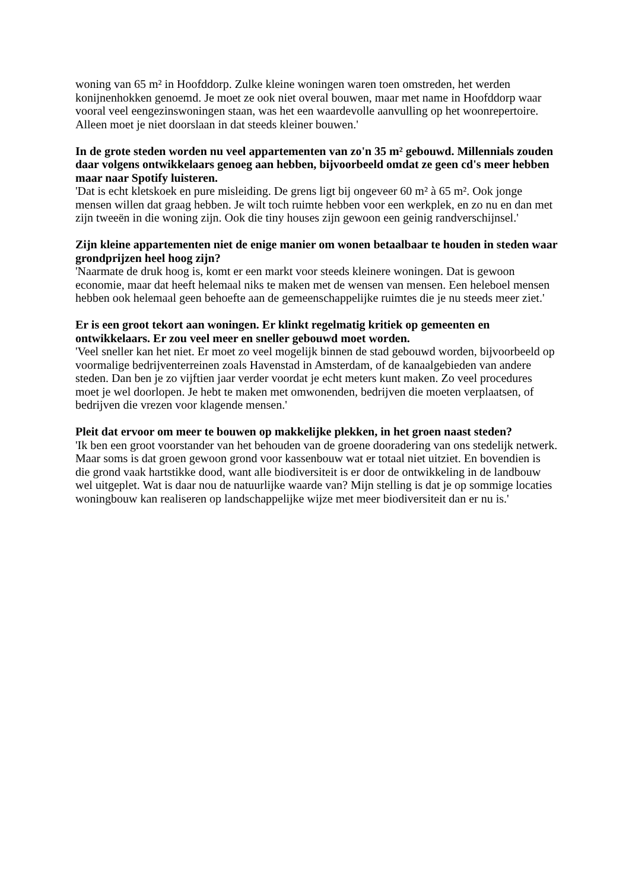woning van 65 m² in Hoofddorp. Zulke kleine woningen waren toen omstreden, het werden konijnenhokken genoemd. Je moet ze ook niet overal bouwen, maar met name in Hoofddorp waar vooral veel eengezinswoningen staan, was het een waardevolle aanvulling op het woonrepertoire. Alleen moet je niet doorslaan in dat steeds kleiner bouwen.'
In de grote steden worden nu veel appartementen van zo'n 35 m² gebouwd. Millennials zouden daar volgens ontwikkelaars genoeg aan hebben, bijvoorbeeld omdat ze geen cd's meer hebben maar naar Spotify luisteren.
'Dat is echt kletskoek en pure misleiding. De grens ligt bij ongeveer 60 m² à 65 m². Ook jonge mensen willen dat graag hebben. Je wilt toch ruimte hebben voor een werkplek, en zo nu en dan met zijn tweeën in die woning zijn. Ook die tiny houses zijn gewoon een geinig randverschijnsel.'
Zijn kleine appartementen niet de enige manier om wonen betaalbaar te houden in steden waar grondprijzen heel hoog zijn?
'Naarmate de druk hoog is, komt er een markt voor steeds kleinere woningen. Dat is gewoon economie, maar dat heeft helemaal niks te maken met de wensen van mensen. Een heleboel mensen hebben ook helemaal geen behoefte aan de gemeenschappelijke ruimtes die je nu steeds meer ziet.'
Er is een groot tekort aan woningen. Er klinkt regelmatig kritiek op gemeenten en ontwikkelaars. Er zou veel meer en sneller gebouwd moet worden.
'Veel sneller kan het niet. Er moet zo veel mogelijk binnen de stad gebouwd worden, bijvoorbeeld op voormalige bedrijventerreinen zoals Havenstad in Amsterdam, of de kanaalgebieden van andere steden. Dan ben je zo vijftien jaar verder voordat je echt meters kunt maken. Zo veel procedures moet je wel doorlopen. Je hebt te maken met omwonenden, bedrijven die moeten verplaatsen, of bedrijven die vrezen voor klagende mensen.'
Pleit dat ervoor om meer te bouwen op makkelijke plekken, in het groen naast steden?
'Ik ben een groot voorstander van het behouden van de groene dooradering van ons stedelijk netwerk. Maar soms is dat groen gewoon grond voor kassenbouw wat er totaal niet uitziet. En bovendien is die grond vaak hartstikke dood, want alle biodiversiteit is er door de ontwikkeling in de landbouw wel uitgeplet. Wat is daar nou de natuurlijke waarde van? Mijn stelling is dat je op sommige locaties woningbouw kan realiseren op landschappelijke wijze met meer biodiversiteit dan er nu is.'